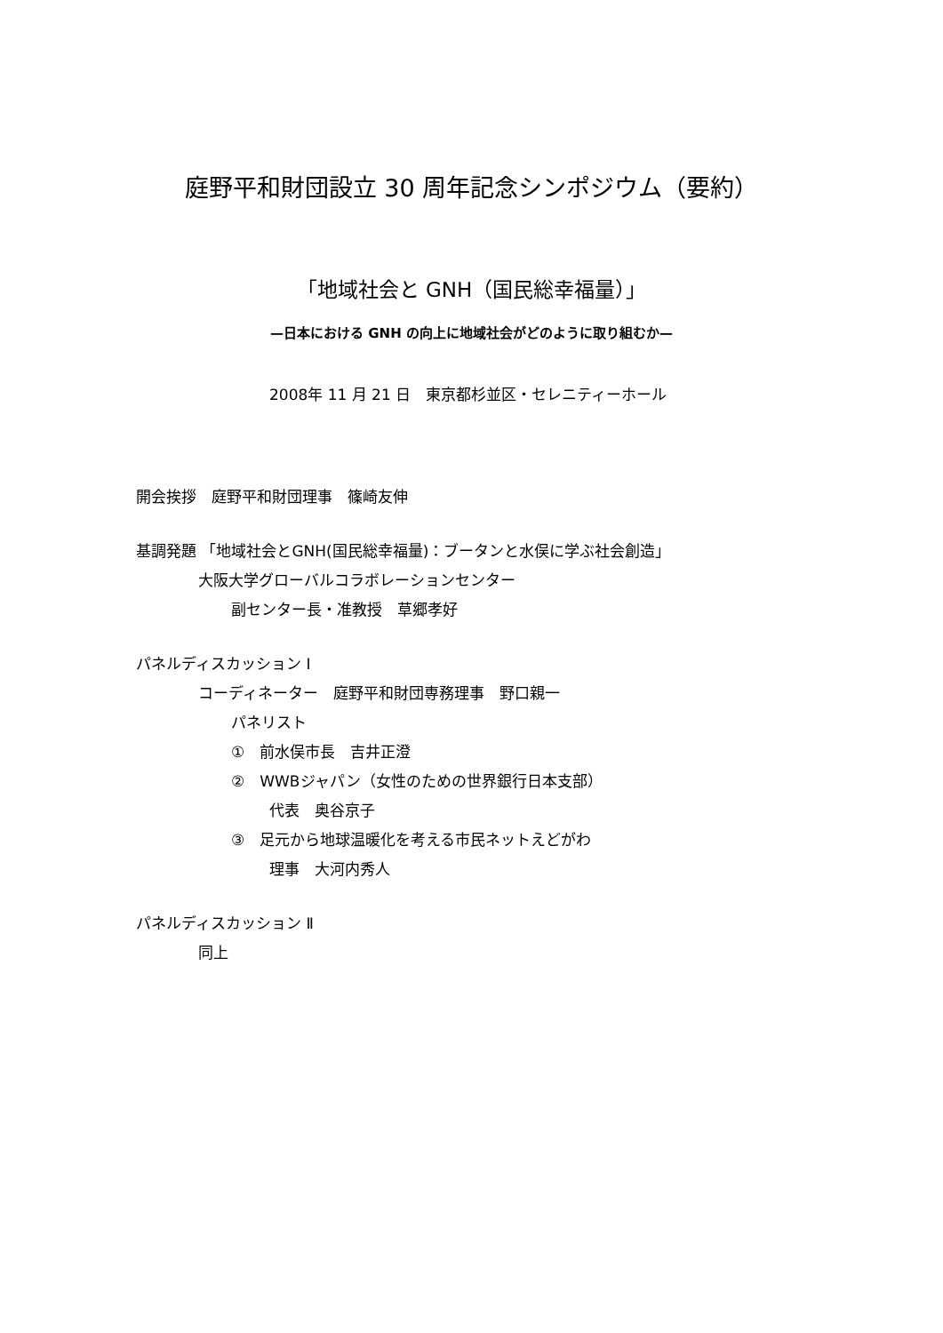庭野平和財団設立 30 周年記念シンポジウム（要約）
「地域社会と GNH（国民総幸福量）」
—日本における GNH の向上に地域社会がどのように取り組むか—
2008年 11 月 21 日　東京都杉並区・セレニティーホール
開会挨拶　庭野平和財団理事　篠崎友伸
基調発題 「地域社会とGNH(国民総幸福量)：ブータンと水俣に学ぶ社会創造」
大阪大学グローバルコラボレーションセンター
副センター長・准教授　草郷孝好
パネルディスカッション Ⅰ
コーディネーター　庭野平和財団専務理事　野口親一
パネリスト
①　前水俣市長　吉井正澄
②　WWBジャパン（女性のための世界銀行日本支部）
代表　奥谷京子
③　足元から地球温暖化を考える市民ネットえどがわ
理事　大河内秀人
パネルディスカッション Ⅱ
同上